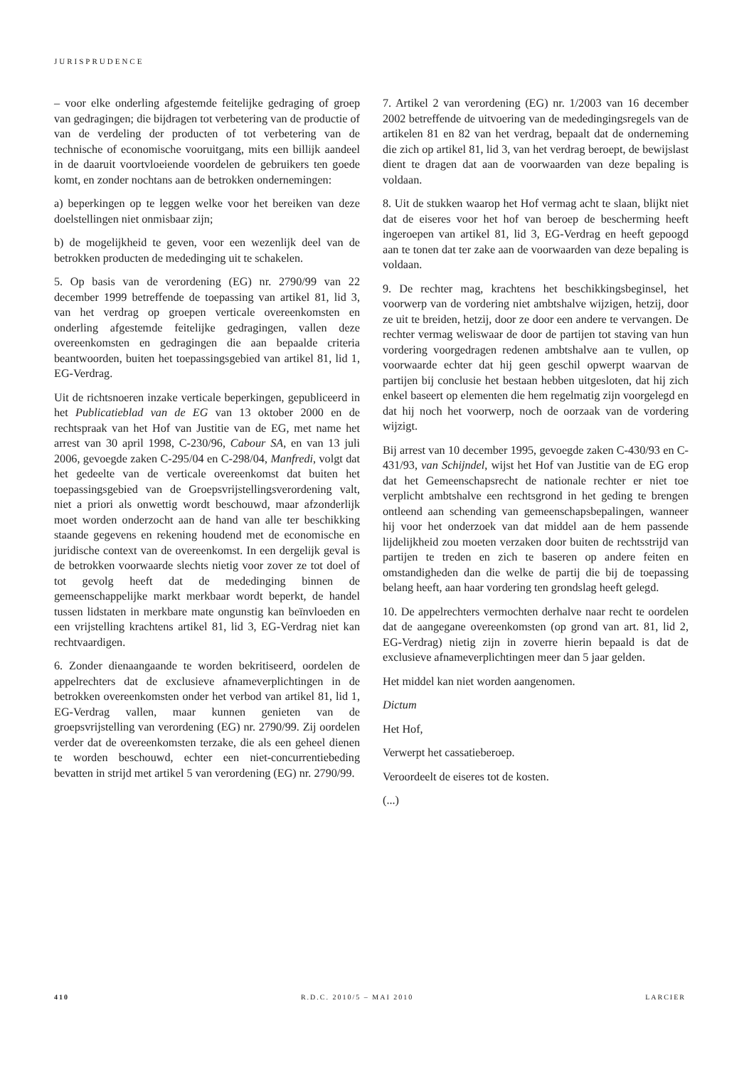JURISPRUDENCE
– voor elke onderling afgestemde feitelijke gedraging of groep van gedragingen; die bijdragen tot verbetering van de productie of van de verdeling der producten of tot verbetering van de technische of economische vooruitgang, mits een billijk aandeel in de daaruit voortvloeiende voordelen de gebruikers ten goede komt, en zonder nochtans aan de betrokken ondernemingen:
a) beperkingen op te leggen welke voor het bereiken van deze doelstellingen niet onmisbaar zijn;
b) de mogelijkheid te geven, voor een wezenlijk deel van de betrokken producten de mededinging uit te schakelen.
5. Op basis van de verordening (EG) nr. 2790/99 van 22 december 1999 betreffende de toepassing van artikel 81, lid 3, van het verdrag op groepen verticale overeenkomsten en onderling afgestemde feitelijke gedragingen, vallen deze overeenkomsten en gedragingen die aan bepaalde criteria beantwoorden, buiten het toepassingsgebied van artikel 81, lid 1, EG-Verdrag.
Uit de richtsnoeren inzake verticale beperkingen, gepubliceerd in het Publicatieblad van de EG van 13 oktober 2000 en de rechtspraak van het Hof van Justitie van de EG, met name het arrest van 30 april 1998, C-230/96, Cabour SA, en van 13 juli 2006, gevoegde zaken C-295/04 en C-298/04, Manfredi, volgt dat het gedeelte van de verticale overeenkomst dat buiten het toepassingsgebied van de Groepsvrijstellingsverordening valt, niet a priori als onwettig wordt beschouwd, maar afzonderlijk moet worden onderzocht aan de hand van alle ter beschikking staande gegevens en rekening houdend met de economische en juridische context van de overeenkomst. In een dergelijk geval is de betrokken voorwaarde slechts nietig voor zover ze tot doel of tot gevolg heeft dat de mededinging binnen de gemeenschappelijke markt merkbaar wordt beperkt, de handel tussen lidstaten in merkbare mate ongunstig kan beïnvloeden en een vrijstelling krachtens artikel 81, lid 3, EG-Verdrag niet kan rechtvaardigen.
6. Zonder dienaangaande te worden bekritiseerd, oordelen de appelrechters dat de exclusieve afnameverplichtingen in de betrokken overeenkomsten onder het verbod van artikel 81, lid 1, EG-Verdrag vallen, maar kunnen genieten van de groepsvrijstelling van verordening (EG) nr. 2790/99. Zij oordelen verder dat de overeenkomsten terzake, die als een geheel dienen te worden beschouwd, echter een niet-concurrentiebeding bevatten in strijd met artikel 5 van verordening (EG) nr. 2790/99.
7. Artikel 2 van verordening (EG) nr. 1/2003 van 16 december 2002 betreffende de uitvoering van de mededingingsregels van de artikelen 81 en 82 van het verdrag, bepaalt dat de onderneming die zich op artikel 81, lid 3, van het verdrag beroept, de bewijslast dient te dragen dat aan de voorwaarden van deze bepaling is voldaan.
8. Uit de stukken waarop het Hof vermag acht te slaan, blijkt niet dat de eiseres voor het hof van beroep de bescherming heeft ingeroepen van artikel 81, lid 3, EG-Verdrag en heeft gepoogd aan te tonen dat ter zake aan de voorwaarden van deze bepaling is voldaan.
9. De rechter mag, krachtens het beschikkingsbeginsel, het voorwerp van de vordering niet ambtshalve wijzigen, hetzij, door ze uit te breiden, hetzij, door ze door een andere te vervangen. De rechter vermag weliswaar de door de partijen tot staving van hun vordering voorgedragen redenen ambtshalve aan te vullen, op voorwaarde echter dat hij geen geschil opwerpt waarvan de partijen bij conclusie het bestaan hebben uitgesloten, dat hij zich enkel baseert op elementen die hem regelmatig zijn voorgelegd en dat hij noch het voorwerp, noch de oorzaak van de vordering wijzigt.
Bij arrest van 10 december 1995, gevoegde zaken C-430/93 en C-431/93, van Schijndel, wijst het Hof van Justitie van de EG erop dat het Gemeenschapsrecht de nationale rechter er niet toe verplicht ambtshalve een rechtsgrond in het geding te brengen ontleend aan schending van gemeenschapsbepalingen, wanneer hij voor het onderzoek van dat middel aan de hem passende lijdelijkheid zou moeten verzaken door buiten de rechtsstrijd van partijen te treden en zich te baseren op andere feiten en omstandigheden dan die welke de partij die bij de toepassing belang heeft, aan haar vordering ten grondslag heeft gelegd.
10. De appelrechters vermochten derhalve naar recht te oordelen dat de aangegane overeenkomsten (op grond van art. 81, lid 2, EG-Verdrag) nietig zijn in zoverre hierin bepaald is dat de exclusieve afnameverplichtingen meer dan 5 jaar gelden.
Het middel kan niet worden aangenomen.
Dictum
Het Hof,
Verwerpt het cassatieberoep.
Veroordeelt de eiseres tot de kosten.
(...)
410 R.D.C. 2010/5 – MAI 2010 LARCIER